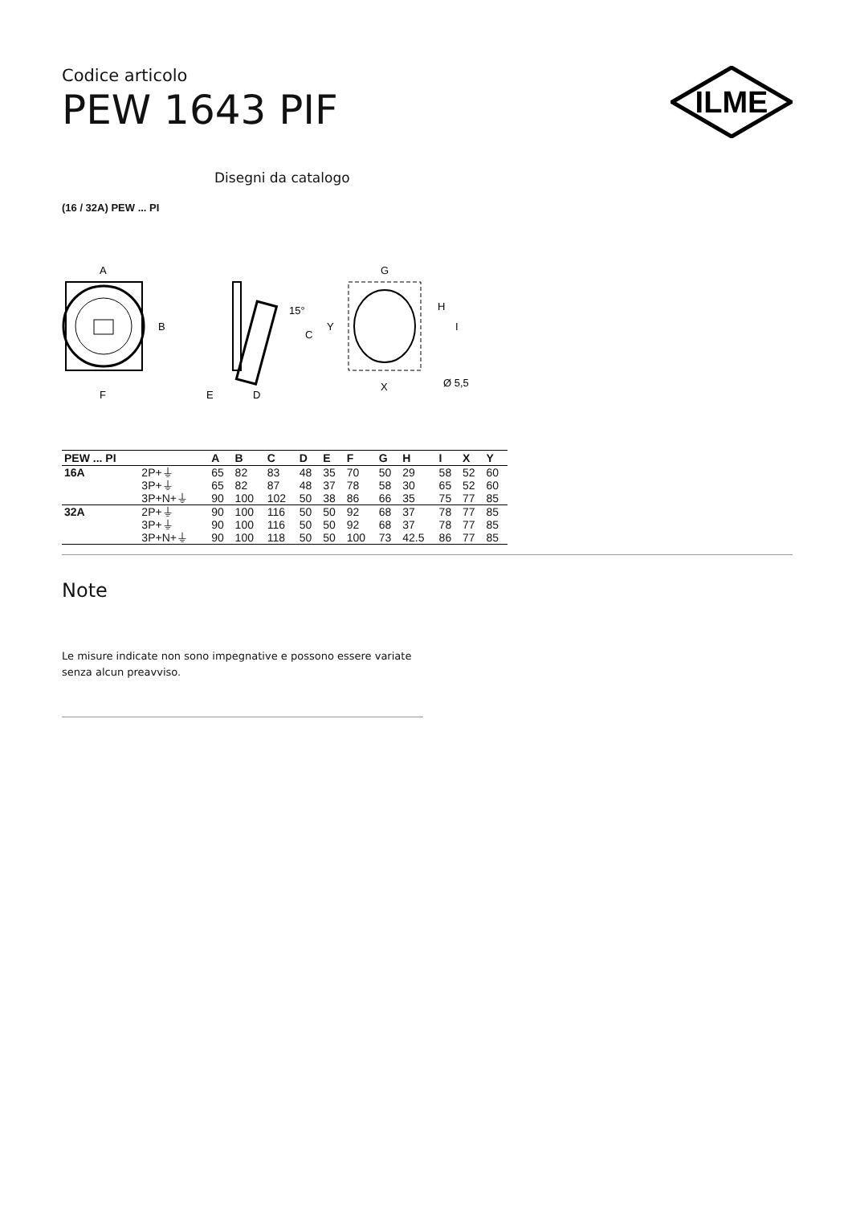ILME
Codice articolo
PEW 1643 PIF
Disegni da catalogo
(16 / 32A) PEW ... PI
A
B
F
15°
C
E
D
G
Y
H
I
X
Ø 5,5
| PEW ... PI | | A | B | C | D | E | F | G | H | I | X | Y |
| --- | --- | --- | --- | --- | --- | --- | --- | --- | --- | --- | --- | --- |
| 16A | 2P+⏚ | 65 | 82 | 83 | 48 | 35 | 70 | 50 | 29 | 58 | 52 | 60 |
| | 3P+⏚ | 65 | 82 | 87 | 48 | 37 | 78 | 58 | 30 | 65 | 52 | 60 |
| | 3P+N+⏚ | 90 | 100 | 102 | 50 | 38 | 86 | 66 | 35 | 75 | 77 | 85 |
| 32A | 2P+⏚ | 90 | 100 | 116 | 50 | 50 | 92 | 68 | 37 | 78 | 77 | 85 |
| | 3P+⏚ | 90 | 100 | 116 | 50 | 50 | 92 | 68 | 37 | 78 | 77 | 85 |
| | 3P+N+⏚ | 90 | 100 | 118 | 50 | 50 | 100 | 73 | 42.5 | 86 | 77 | 85 |
Note
Le misure indicate non sono impegnative e possono essere variate senza alcun preavviso.